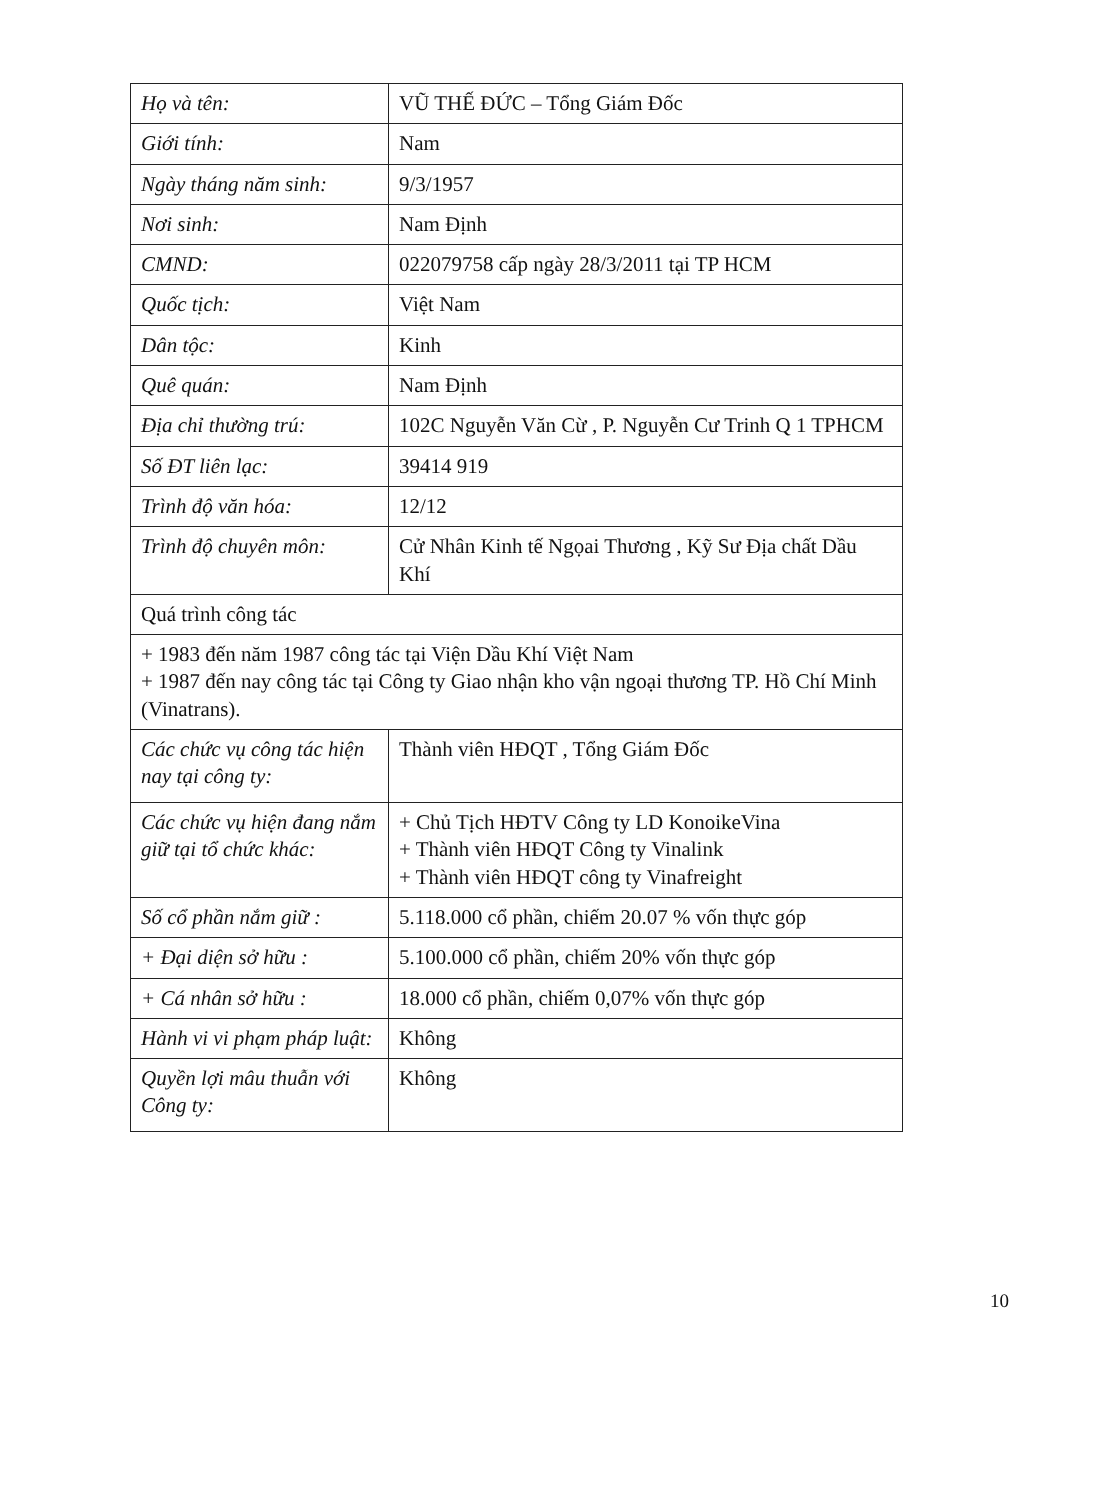| Họ và tên: | VŨ THẾ ĐỨC – Tổng Giám Đốc |
| Giới tính: | Nam |
| Ngày tháng năm sinh: | 9/3/1957 |
| Nơi sinh: | Nam Định |
| CMND: | 022079758 cấp ngày 28/3/2011 tại TP HCM |
| Quốc tịch: | Việt Nam |
| Dân tộc: | Kinh |
| Quê quán: | Nam Định |
| Địa chỉ thường trú: | 102C Nguyễn Văn Cừ , P. Nguyễn Cư Trinh Q 1 TPHCM |
| Số ĐT liên lạc: | 39414 919 |
| Trình độ văn hóa: | 12/12 |
| Trình độ chuyên môn: | Cử Nhân Kinh tế Ngọai Thương , Kỹ Sư Địa chất Dầu Khí |
| Quá trình công tác | |
| + 1983 đến năm 1987 công tác tại Viện Dầu Khí Việt Nam + 1987 đến nay công tác tại Công ty Giao nhận kho vận ngoại thương TP. Hồ Chí Minh (Vinatrans). | |
| Các chức vụ công tác hiện nay tại công ty: | Thành viên HĐQT , Tổng Giám Đốc |
| Các chức vụ hiện đang nắm giữ tại tổ chức khác: | + Chủ Tịch HĐTV Công ty LD KonoikeVina + Thành viên HĐQT Công ty Vinalink + Thành viên HĐQT công ty Vinafreight |
| Số cổ phần nắm giữ : | 5.118.000 cổ phần, chiếm 20.07 % vốn thực góp |
| + Đại diện sở hữu : | 5.100.000 cổ phần, chiếm 20% vốn thực góp |
| + Cá nhân sở hữu : | 18.000 cổ phần, chiếm 0,07% vốn thực góp |
| Hành vi vi phạm pháp luật: | Không |
| Quyền lợi mâu thuẫn với Công ty: | Không |
10